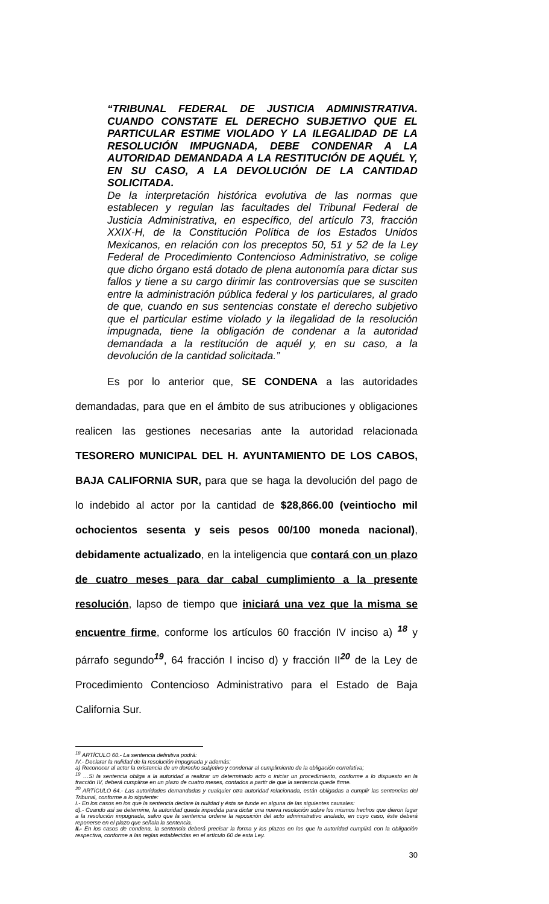“TRIBUNAL FEDERAL DE JUSTICIA ADMINISTRATIVA. CUANDO CONSTATE EL DERECHO SUBJETIVO QUE EL PARTICULAR ESTIME VIOLADO Y LA ILEGALIDAD DE LA RESOLUCIÓN IMPUGNADA, DEBE CONDENAR A LA AUTORIDAD DEMANDADA A LA RESTITUCIÓN DE AQUÉL Y, EN SU CASO, A LA DEVOLUCIÓN DE LA CANTIDAD SOLICITADA.
De la interpretación histórica evolutiva de las normas que establecen y regulan las facultades del Tribunal Federal de Justicia Administrativa, en específico, del artículo 73, fracción XXIX-H, de la Constitución Política de los Estados Unidos Mexicanos, en relación con los preceptos 50, 51 y 52 de la Ley Federal de Procedimiento Contencioso Administrativo, se colige que dicho órgano está dotado de plena autonomía para dictar sus fallos y tiene a su cargo dirimir las controversias que se susciten entre la administración pública federal y los particulares, al grado de que, cuando en sus sentencias constate el derecho subjetivo que el particular estime violado y la ilegalidad de la resolución impugnada, tiene la obligación de condenar a la autoridad demandada a la restitución de aquél y, en su caso, a la devolución de la cantidad solicitada.”
Es por lo anterior que, SE CONDENA a las autoridades demandadas, para que en el ámbito de sus atribuciones y obligaciones realicen las gestiones necesarias ante la autoridad relacionada TESORERO MUNICIPAL DEL H. AYUNTAMIENTO DE LOS CABOS, BAJA CALIFORNIA SUR, para que se haga la devolución del pago de lo indebido al actor por la cantidad de $28,866.00 (veintiocho mil ochocientos sesenta y seis pesos 00/100 moneda nacional), debidamente actualizado, en la inteligencia que contará con un plazo de cuatro meses para dar cabal cumplimiento a la presente resolución, lapso de tiempo que iniciará una vez que la misma se encuentre firme, conforme los artículos 60 fracción IV inciso a) <sup>18</sup> y párrafo segundo<sup>19</sup>, 64 fracción I inciso d) y fracción II<sup>20</sup> de la Ley de Procedimiento Contencioso Administrativo para el Estado de Baja California Sur.
<sup>18</sup> ARTÍCULO 60.- La sentencia definitiva podrá:
IV.- Declarar la nulidad de la resolución impugnada y además:
a) Reconocer al actor la existencia de un derecho subjetivo y condenar al cumplimiento de la obligación correlativa;
<sup>19</sup> …Si la sentencia obliga a la autoridad a realizar un determinado acto o iniciar un procedimiento, conforme a lo dispuesto en la fracción IV, deberá cumplirse en un plazo de cuatro meses, contados a partir de que la sentencia quede firme.
<sup>20</sup> ARTÍCULO 64.- Las autoridades demandadas y cualquier otra autoridad relacionada, están obligadas a cumplir las sentencias del Tribunal, conforme a lo siguiente:
I.- En los casos en los que la sentencia declare la nulidad y ésta se funde en alguna de las siguientes causales:
d).- Cuando así se determine, la autoridad queda impedida para dictar una nueva resolución sobre los mismos hechos que dieron lugar a la resolución impugnada, salvo que la sentencia ordene la reposición del acto administrativo anulado, en cuyo caso, éste deberá reponerse en el plazo que señala la sentencia.
II.- En los casos de condena, la sentencia deberá precisar la forma y los plazos en los que la autoridad cumplirá con la obligación respectiva, conforme a las reglas establecidas en el artículo 60 de esta Ley.
30